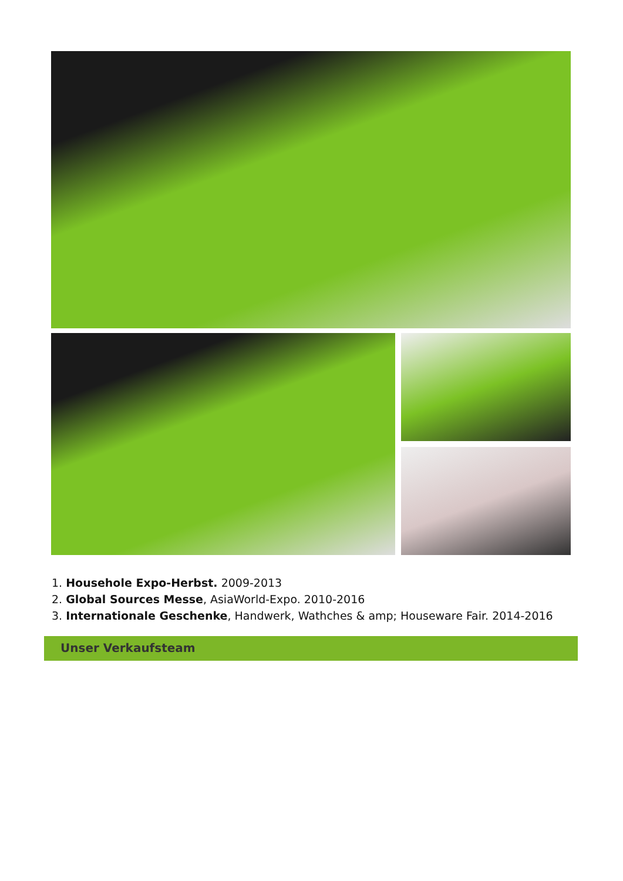1. Househole Expo-Herbst. 2009-2013
2. Global Sources Messe, AsiaWorld-Expo. 2010-2016
3. Internationale Geschenke, Handwerk, Wathches & amp; Houseware Fair. 2014-2016
Unser Verkaufsteam